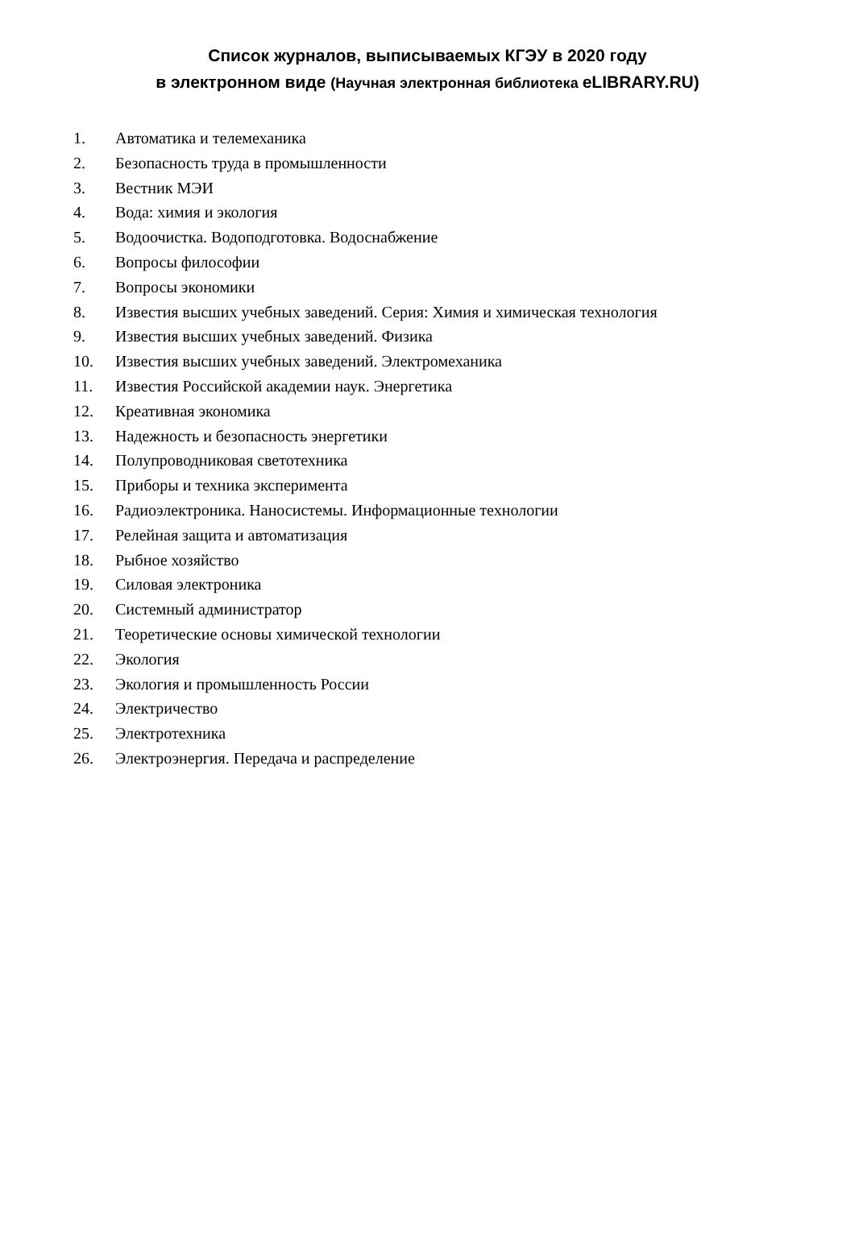Список журналов, выписываемых КГЭУ в 2020 году
в электронном виде (Научная электронная библиотека eLIBRARY.RU)
1. Автоматика и телемеханика
2. Безопасность труда в промышленности
3. Вестник МЭИ
4. Вода: химия и экология
5. Водоочистка. Водоподготовка. Водоснабжение
6. Вопросы философии
7. Вопросы экономики
8. Известия высших учебных заведений. Серия: Химия и химическая технология
9. Известия высших учебных заведений. Физика
10. Известия высших учебных заведений. Электромеханика
11. Известия Российской академии наук. Энергетика
12. Креативная экономика
13. Надежность и безопасность энергетики
14. Полупроводниковая светотехника
15. Приборы и техника эксперимента
16. Радиоэлектроника. Наносистемы. Информационные технологии
17. Релейная защита и автоматизация
18. Рыбное хозяйство
19. Силовая электроника
20. Системный администратор
21. Теоретические основы химической технологии
22. Экология
23. Экология и промышленность России
24. Электричество
25. Электротехника
26. Электроэнергия. Передача и распределение